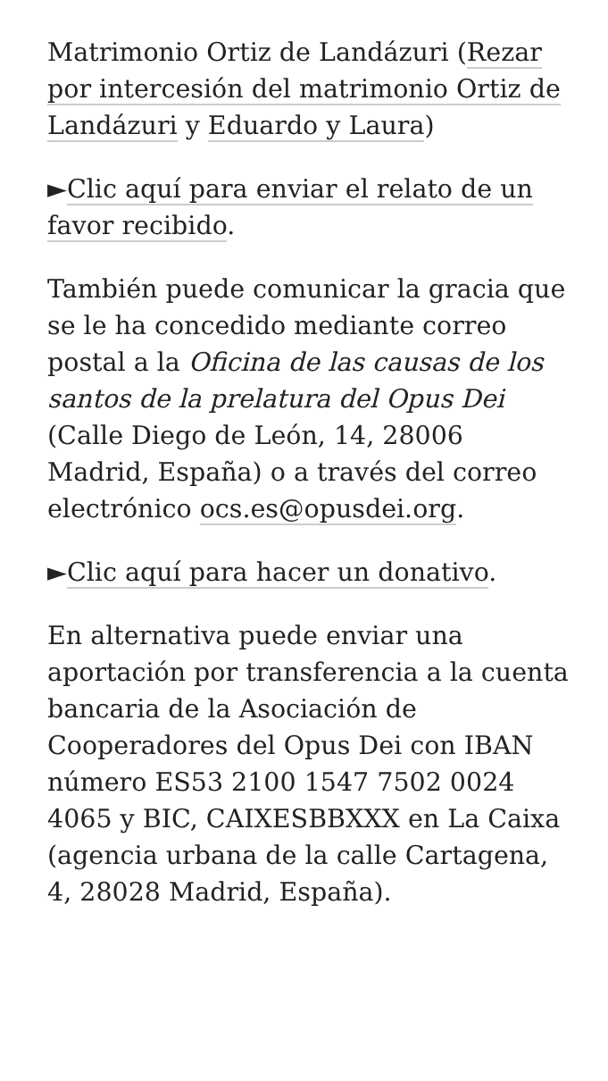Matrimonio Ortiz de Landázuri (Rezar por intercesión del matrimonio Ortiz de Landázuri y Eduardo y Laura)
►Clic aquí para enviar el relato de un favor recibido.
También puede comunicar la gracia que se le ha concedido mediante correo postal a la Oficina de las causas de los santos de la prelatura del Opus Dei (Calle Diego de León, 14, 28006 Madrid, España) o a través del correo electrónico ocs.es@opusdei.org.
►Clic aquí para hacer un donativo.
En alternativa puede enviar una aportación por transferencia a la cuenta bancaria de la Asociación de Cooperadores del Opus Dei con IBAN número ES53 2100 1547 7502 0024 4065 y BIC, CAIXESBBXXX en La Caixa (agencia urbana de la calle Cartagena, 4, 28028 Madrid, España).